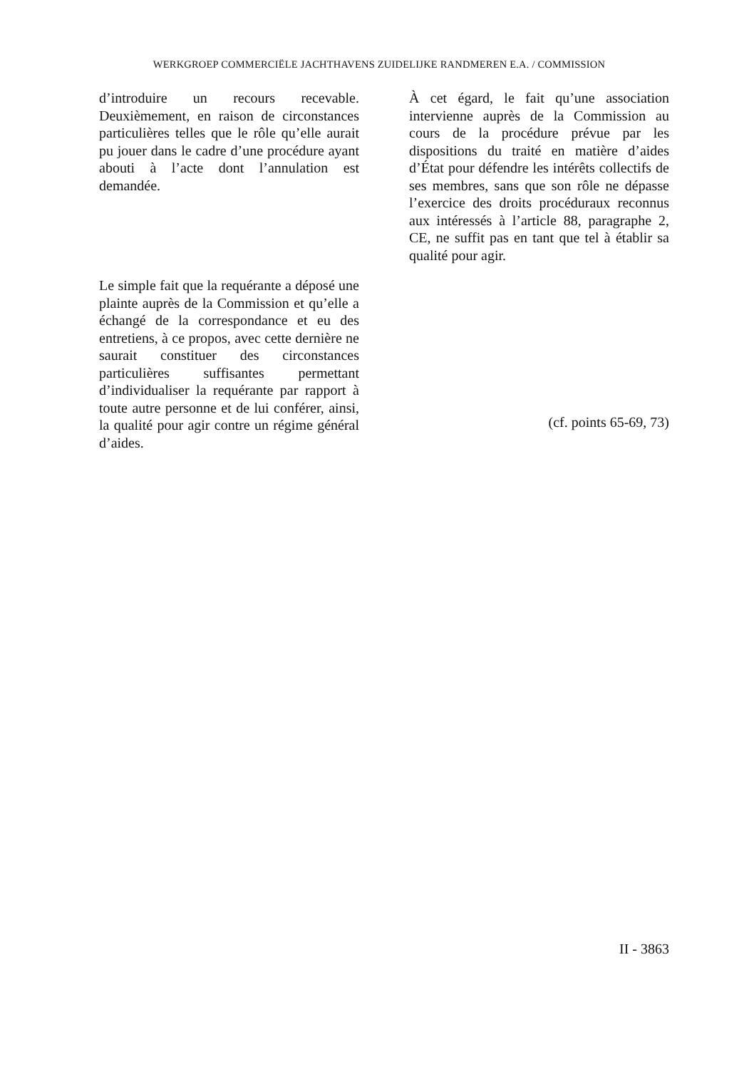WERKGROEP COMMERCIËLE JACHTHAVENS ZUIDELIJKE RANDMEREN E.A. / COMMISSION
d’introduire un recours recevable. Deuxièmement, en raison de circonstances particulières telles que le rôle qu’elle aurait pu jouer dans le cadre d’une procédure ayant abouti à l’acte dont l’annulation est demandée.
Le simple fait que la requérante a déposé une plainte auprès de la Commission et qu’elle a échangé de la correspondance et eu des entretiens, à ce propos, avec cette dernière ne saurait constituer des circonstances particulières suffisantes permettant d’individualiser la requérante par rapport à toute autre personne et de lui conférer, ainsi, la qualité pour agir contre un régime général d’aides.
À cet égard, le fait qu’une association intervienne auprès de la Commission au cours de la procédure prévue par les dispositions du traité en matière d’aides d’État pour défendre les intérêts collectifs de ses membres, sans que son rôle ne dépasse l’exercice des droits procéduraux reconnus aux intéressés à l’article 88, paragraphe 2, CE, ne suffit pas en tant que tel à établir sa qualité pour agir.
(cf. points 65-69, 73)
II - 3863